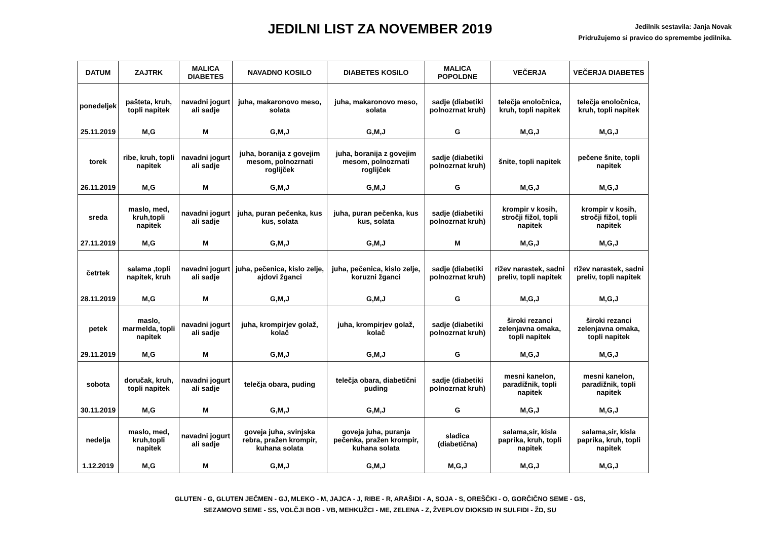JEDILNI LIST ZA NOVEMBER 2019
Jedilnik sestavila: Janja Novak
Pridružujemo si pravico do spremembe jedilnika.
| DATUM | ZAJTRK | MALICA DIABETES | NAVADNO KOSILO | DIABETES KOSILO | MALICA POPOLDNE | VEČERJA | VEČERJA DIABETES |
| --- | --- | --- | --- | --- | --- | --- | --- |
| ponedeljek 25.11.2019 | pašteta, kruh, topli napitek M,G | navadni jogurt ali sadje M | juha, makaronovo meso, solata G,M,J | juha, makaronovo meso, solata G,M,J | sadje (diabetiki polnozrnat kruh) G | telečja enoločnica, kruh, topli napitek M,G,J | telečja enoločnica, kruh, topli napitek M,G,J |
| torek 26.11.2019 | ribe, kruh, topli napitek M,G | navadni jogurt ali sadje M | juha, boranija z govejim mesom, polnozrnati roglijček G,M,J | juha, boranija z govejim mesom, polnozrnati roglijček G,M,J | sadje (diabetiki polnozrnat kruh) G | šnite, topli napitek M,G,J | pečene šnite, topli napitek M,G,J |
| sreda 27.11.2019 | maslo, med, kruh,topli napitek M,G | navadni jogurt ali sadje M | juha, puran pečenka, kus kus, solata G,M,J | juha, puran pečenka, kus kus, solata G,M,J | sadje (diabetiki polnozrnat kruh) M | krompir v kosih, stročji fižol, topli napitek M,G,J | krompir v kosih, stročji fižol, topli napitek M,G,J |
| četrtek 28.11.2019 | salama ,topli napitek, kruh M,G | navadni jogurt ali sadje M | juha, pečenica, kislo zelje, ajdovi žganci G,M,J | juha, pečenica, kislo zelje, koruzni žganci G,M,J | sadje (diabetiki polnozrnat kruh) G | rižev narastek, sadni preliv, topli napitek M,G,J | rižev narastek, sadni preliv, topli napitek M,G,J |
| petek 29.11.2019 | maslo, marmelda, topli napitek M,G | navadni jogurt ali sadje M | juha, krompirjev golaž, kolač G,M,J | juha, krompirjev golaž, kolač G,M,J | sadje (diabetiki polnozrnat kruh) G | široki rezanci zelenjavna omaka, topli napitek M,G,J | široki rezanci zelenjavna omaka, topli napitek M,G,J |
| sobota 30.11.2019 | doručak, kruh, topli napitek M,G | navadni jogurt ali sadje M | telečja obara, puding G,M,J | telečja obara, diabetični puding G,M,J | sadje (diabetiki polnozrnat kruh) G | mesni kanelon, paradižnik, topli napitek M,G,J | mesni kanelon, paradižnik, topli napitek M,G,J |
| nedelja 1.12.2019 | maslo, med, kruh,topli napitek M,G | navadni jogurt ali sadje M | goveja juha, svinjska rebra, pražen krompir, kuhana solata G,M,J | goveja juha, puranja pečenka, pražen krompir, kuhana solata G,M,J | sladica (diabetična) M,G,J | salama,sir, kisla paprika, kruh, topli napitek M,G,J | salama,sir, kisla paprika, kruh, topli napitek M,G,J |
GLUTEN - G, GLUTEN JEČMEN - GJ, MLEKO - M, JAJCA - J, RIBE - R, ARAŠIDI - A, SOJA - S, OREŠČKI - O, GORČIČNO SEME - GS,
SEZAMOVO SEME - SS, VOLČJI BOB - VB, MEHKUŽCI - ME, ZELENA - Z, ŽVEPLOV DIOKSID IN SULFIDI - ŽD, SU